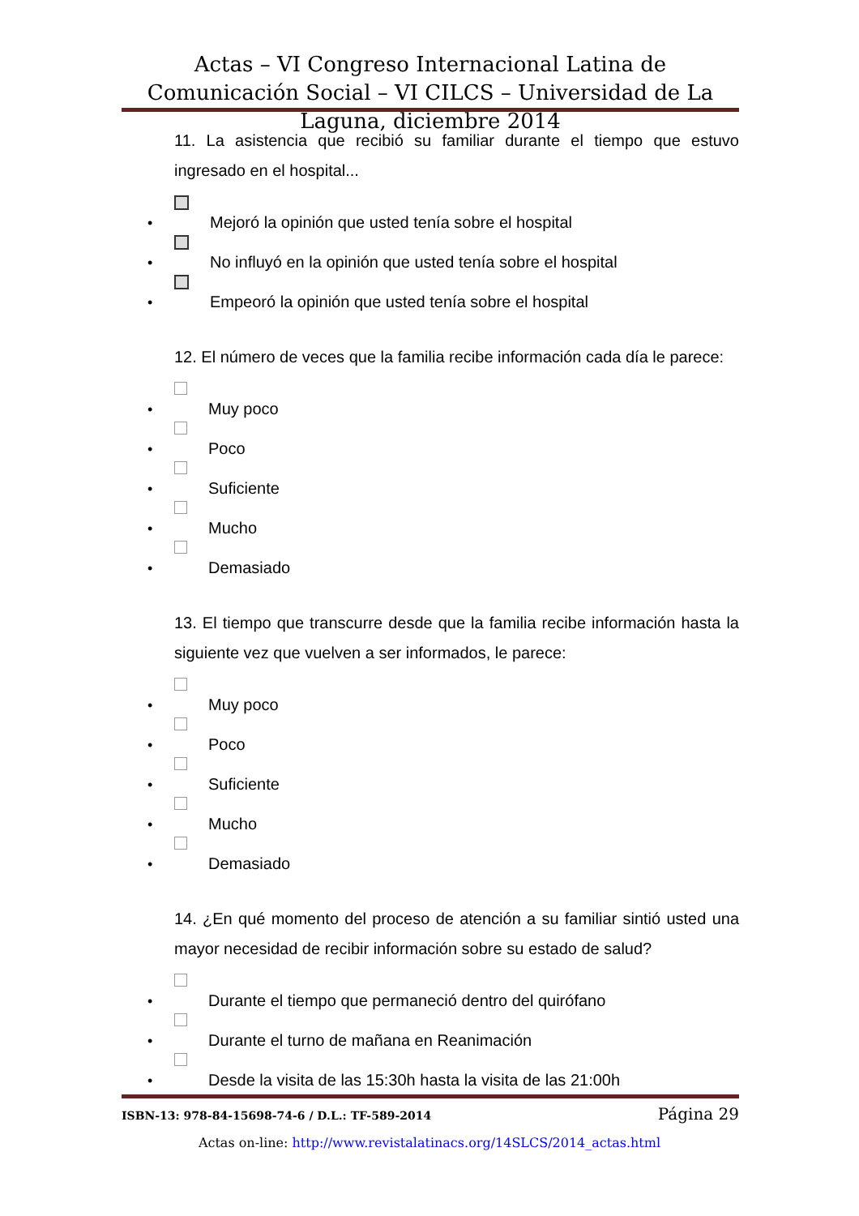Actas – VI Congreso Internacional Latina de Comunicación Social – VI CILCS – Universidad de La Laguna, diciembre 2014
11. La asistencia que recibió su familiar durante el tiempo que estuvo ingresado en el hospital...
• Mejoró la opinión que usted tenía sobre el hospital
• No influyó en la opinión que usted tenía sobre el hospital
• Empeoró la opinión que usted tenía sobre el hospital
12. El número de veces que la familia recibe información cada día le parece:
• Muy poco
• Poco
• Suficiente
• Mucho
• Demasiado
13. El tiempo que transcurre desde que la familia recibe información hasta la siguiente vez que vuelven a ser informados, le parece:
• Muy poco
• Poco
• Suficiente
• Mucho
• Demasiado
14. ¿En qué momento del proceso de atención a su familiar sintió usted una mayor necesidad de recibir información sobre su estado de salud?
• Durante el tiempo que permaneció dentro del quirófano
• Durante el turno de mañana en Reanimación
• Desde la visita de las 15:30h hasta la visita de las 21:00h
ISBN-13: 978-84-15698-74-6 / D.L.: TF-589-2014 Página 29
Actas on-line: http://www.revistalatinacs.org/14SLCS/2014_actas.html